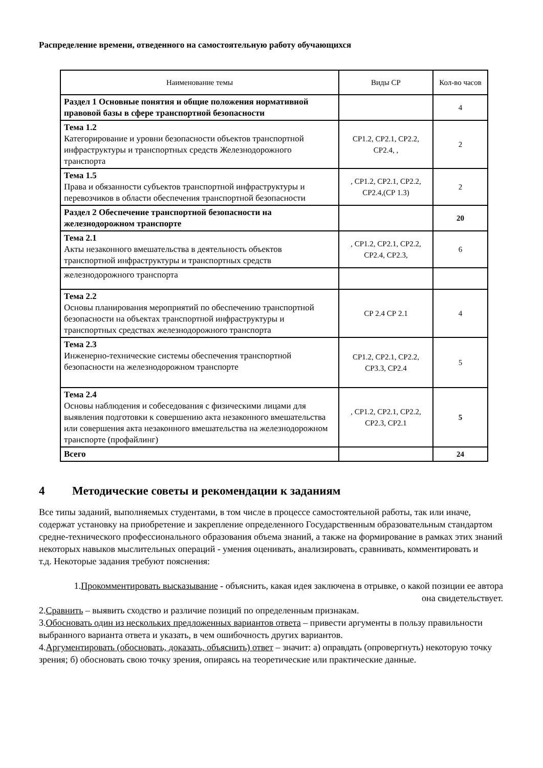Распределение времени, отведенного на самостоятельную работу обучающихся
| Наименование темы | Виды СР | Кол-во часов |
| --- | --- | --- |
| Раздел 1 Основные понятия и общие положения нормативной правовой базы в сфере транспортной безопасности | | 4 |
| Тема 1.2 Категорирование и уровни безопасности объектов транспортной инфраструктуры и транспортных средств Железнодорожного транспорта | СР1.2, СР2.1, СР2.2, СР2.4, , | 2 |
| Тема 1.5 Права и обязанности субъектов транспортной инфраструктуры и перевозчиков в области обеспечения транспортной безопасности | , СР1.2, СР2.1, СР2.2, СР2.4,(СР 1.3) | 2 |
| Раздел 2 Обеспечение транспортной безопасности на железнодорожном транспорте | | 20 |
| Тема 2.1 Акты незаконного вмешательства в деятельность объектов транспортной инфраструктуры и транспортных средств | , СР1.2, СР2.1, СР2.2, СР2.4, СР2.3, | 6 |
| железнодорожного транспорта | | |
| Тема 2.2 Основы планирования мероприятий по обеспечению транспортной безопасности на объектах транспортной инфраструктуры и транспортных средствах железнодорожного транспорта | СР 2.4 СР 2.1 | 4 |
| Тема 2.3 Инженерно-технические системы обеспечения транспортной безопасности на железнодорожном транспорте | СР1.2, СР2.1, СР2.2, СР3.3, СР2.4 | 5 |
| Тема 2.4 Основы наблюдения и собеседования с физическими лицами для выявления подготовки к совершению акта незаконного вмешательства или совершения акта незаконного вмешательства на железнодорожном транспорте (профайлинг) | , СР1.2, СР2.1, СР2.2, СР2.3, СР2.1 | 5 |
| Всего | | 24 |
4 Методические советы и рекомендации к заданиям
Все типы заданий, выполняемых студентами, в том числе в процессе самостоятельной работы, так или иначе, содержат установку на приобретение и закрепление определенного Государственным образовательным стандартом средне-технического профессионального образования объема знаний, а также на формирование в рамках этих знаний некоторых навыков мыслительных операций - умения оценивать, анализировать, сравнивать, комментировать и
т.д. Некоторые задания требуют пояснения:
1.Прокомментировать высказывание - объяснить, какая идея заключена в отрывке, о какой позиции ее автора она свидетельствует.
2.Сравнить – выявить сходство и различие позиций по определенным признакам.
3.Обосновать один из нескольких предложенных вариантов ответа – привести аргументы в пользу правильности выбранного варианта ответа и указать, в чем ошибочность других вариантов.
4.Аргументировать (обосновать, доказать, объяснить) ответ – значит: а) оправдать (опровергнуть) некоторую точку зрения; б) обосновать свою точку зрения, опираясь на теоретические или практические данные.